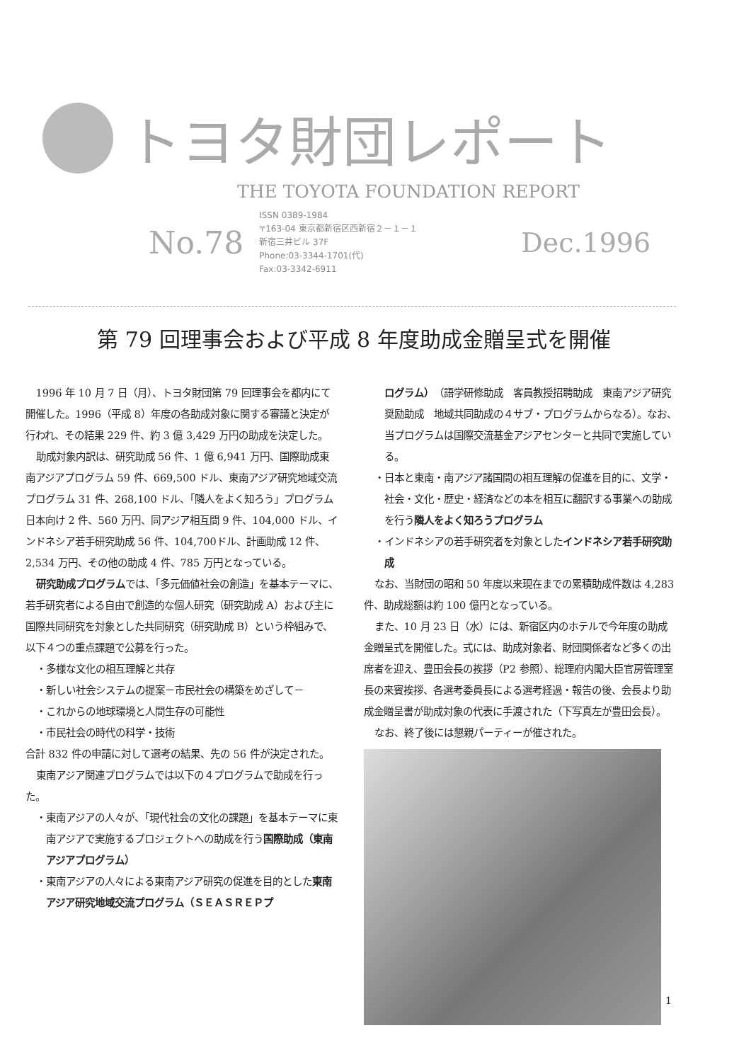トヨタ財団レポート
THE TOYOTA FOUNDATION REPORT
No.78
ISSN 0389-1984
〒163-04 東京都新宿区西新宿２－１－１
新宿三井ビル 37F
Phone:03-3344-1701(代)
Fax:03-3342-6911
Dec.1996
第 79 回理事会および平成 8 年度助成金贈呈式を開催
1996 年 10 月 7 日（月）、トヨタ財団第 79 回理事会を都内にて開催した。1996（平成 8）年度の各助成対象に関する審議と決定が行われ、その結果 229 件、約 3 億 3,429 万円の助成を決定した。
助成対象内訳は、研究助成 56 件、1 億 6,941 万円、国際助成東南アジアプログラム 59 件、669,500 ドル、東南アジア研究地域交流プログラム 31 件、268,100 ドル、「隣人をよく知ろう」プログラム日本向け 2 件、560 万円、同アジア相互間 9 件、104,000 ドル、インドネシア若手研究助成 56 件、104,700ドル、計画助成 12 件、2,534 万円、その他の助成 4 件、785 万円となっている。
研究助成プログラムでは、「多元価値社会の創造」を基本テーマに、若手研究者による自由で創造的な個人研究（研究助成 A）および主に国際共同研究を対象とした共同研究（研究助成 B）という枠組みで、以下４つの重点課題で公募を行った。
・多様な文化の相互理解と共存
・新しい社会システムの提案－市民社会の構築をめざして－
・これからの地球環境と人間生存の可能性
・市民社会の時代の科学・技術
合計 832 件の申請に対して選考の結果、先の 56 件が決定された。
東南アジア関連プログラムでは以下の４プログラムで助成を行った。
・東南アジアの人々が、「現代社会の文化の課題」を基本テーマに東南アジアで実施するプロジェクトへの助成を行う国際助成（東南アジアプログラム）
・東南アジアの人々による東南アジア研究の促進を目的とした東南アジア研究地域交流プログラム（ＳＥＡＳＲＥＰプ
ログラム）（語学研修助成　客員教授招聘助成　東南アジア研究奨励助成　地域共同助成の４サブ・プログラムからなる）。なお、当プログラムは国際交流基金アジアセンターと共同で実施している。
・日本と東南・南アジア諸国間の相互理解の促進を目的に、文学・社会・文化・歴史・経済などの本を相互に翻訳する事業への助成を行う隣人をよく知ろうプログラム
・インドネシアの若手研究者を対象としたインドネシア若手研究助成
なお、当財団の昭和 50 年度以来現在までの累積助成件数は 4,283 件、助成総額は約 100 億円となっている。
また、10 月 23 日（水）には、新宿区内のホテルで今年度の助成金贈呈式を開催した。式には、助成対象者、財団関係者など多くの出席者を迎え、豊田会長の挨拶（P2 参照）、総理府内閣大臣官房管理室長の来賓挨拶、各選考委員長による選考経過・報告の後、会長より助成金贈呈書が助成対象の代表に手渡された（下写真左が豊田会長）。
なお、終了後には懇親パーティーが催された。
1